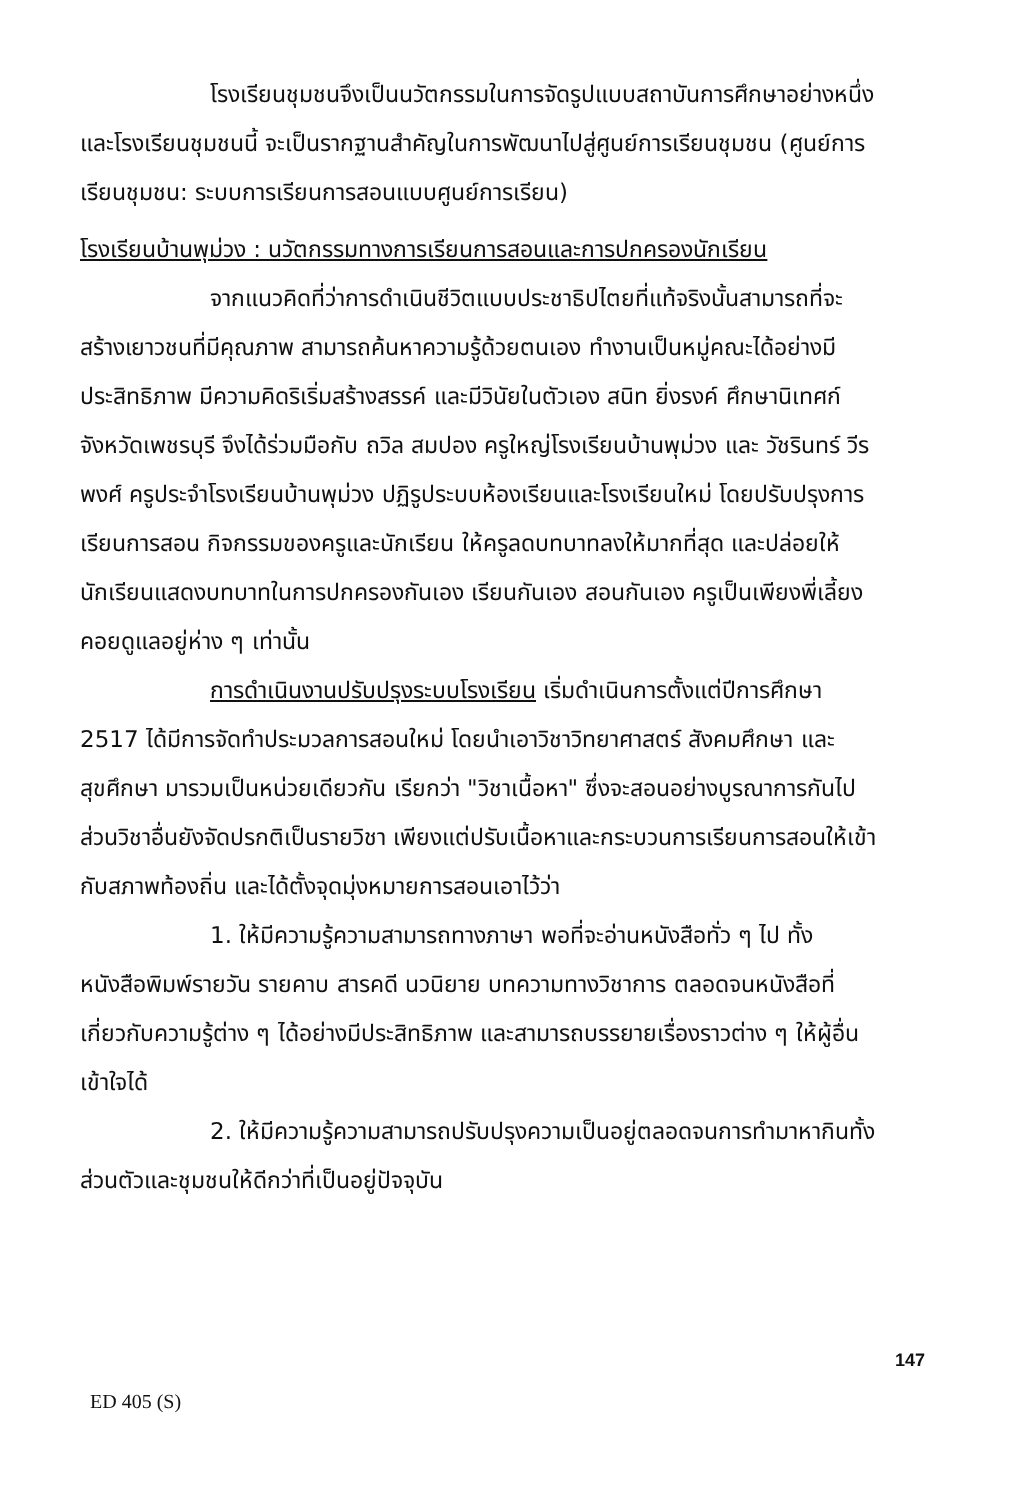โรงเรียนชุมชนจึงเป็นนวัตกรรมในการจัดรูปแบบสถาบันการศึกษาอย่างหนึ่ง และโรงเรียนชุมชนนี้ จะเป็นรากฐานสำคัญในการพัฒนาไปสู่ศูนย์การเรียนชุมชน (ศูนย์การเรียนชุมชน: ระบบการเรียนการสอนแบบศูนย์การเรียน)
โรงเรียนบ้านพุม่วง : นวัตกรรมทางการเรียนการสอนและการปกครองนักเรียน
จากแนวคิดที่ว่าการดำเนินชีวิตแบบประชาธิปไตยที่แท้จริงนั้นสามารถที่จะสร้างเยาวชนที่มีคุณภาพ สามารถค้นหาความรู้ด้วยตนเอง ทำงานเป็นหมู่คณะได้อย่างมีประสิทธิภาพ มีความคิดริเริ่มสร้างสรรค์ และมีวินัยในตัวเอง สนิท ยิ่งรงค์ ศึกษานิเทศก์จังหวัดเพชรบุรี จึงได้ร่วมมือกับ ถวิล สมปอง ครูใหญ่โรงเรียนบ้านพุม่วง และ วัชรินทร์ วีรพงศ์ ครูประจำโรงเรียนบ้านพุม่วง ปฏิรูประบบห้องเรียนและโรงเรียนใหม่ โดยปรับปรุงการเรียนการสอน กิจกรรมของครูและนักเรียน ให้ครูลดบทบาทลงให้มากที่สุด และปล่อยให้นักเรียนแสดงบทบาทในการปกครองกันเอง เรียนกันเอง สอนกันเอง ครูเป็นเพียงพี่เลี้ยงคอยดูแลอยู่ห่าง ๆ เท่านั้น
การดำเนินงานปรับปรุงระบบโรงเรียน เริ่มดำเนินการตั้งแต่ปีการศึกษา 2517 ได้มีการจัดทำประมวลการสอนใหม่ โดยนำเอาวิชาวิทยาศาสตร์ สังคมศึกษา และสุขศึกษา มารวมเป็นหน่วยเดียวกัน เรียกว่า "วิชาเนื้อหา" ซึ่งจะสอนอย่างบูรณาการกันไป ส่วนวิชาอื่นยังจัดปรกติเป็นรายวิชา เพียงแต่ปรับเนื้อหาและกระบวนการเรียนการสอนให้เข้ากับสภาพท้องถิ่น และได้ตั้งจุดมุ่งหมายการสอนเอาไว้ว่า
1. ให้มีความรู้ความสามารถทางภาษา พอที่จะอ่านหนังสือทั่ว ๆ ไป ทั้งหนังสือพิมพ์รายวัน รายคาบ สารคดี นวนิยาย บทความทางวิชาการ ตลอดจนหนังสือที่เกี่ยวกับความรู้ต่าง ๆ ได้อย่างมีประสิทธิภาพ และสามารถบรรยายเรื่องราวต่าง ๆ ให้ผู้อื่นเข้าใจได้
2. ให้มีความรู้ความสามารถปรับปรุงความเป็นอยู่ตลอดจนการทำมาหากินทั้งส่วนตัวและชุมชนให้ดีกว่าที่เป็นอยู่ปัจจุบัน
147
ED 405 (S)